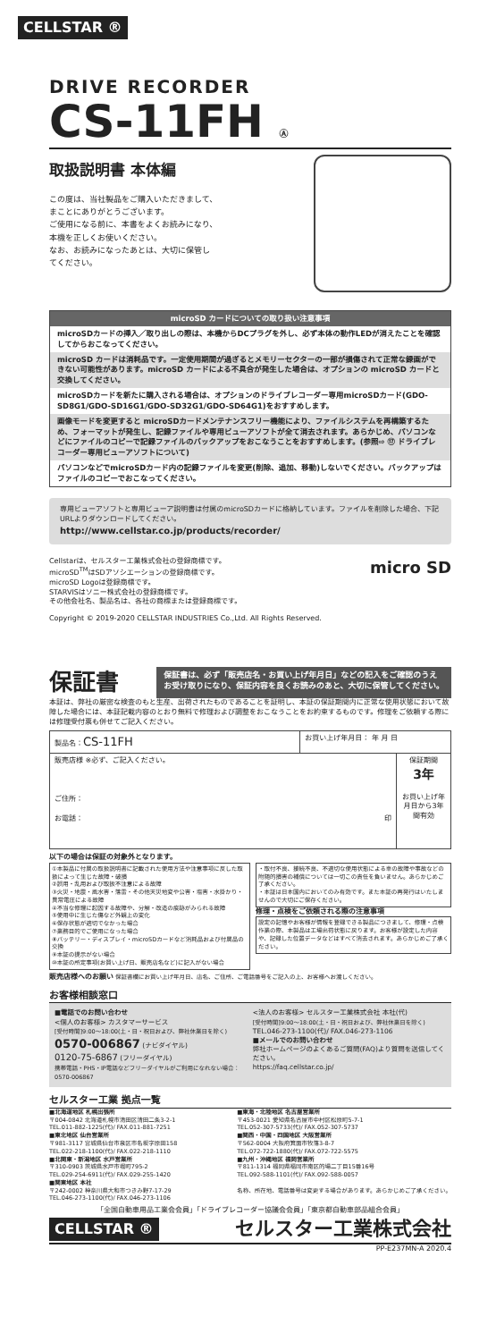CELLSTAR ®
DRIVE RECORDER
CS-11FH Ⓐ
取扱説明書 本体編
この度は、当社製品をご購入いただきまして、
まことにありがとうございます。
ご使用になる前に、本書をよくお読みになり、
本機を正しくお使いください。
なお、お読みになったあとは、大切に保管し
てください。
microSD カードについての取り扱い注意事項
microSDカードの挿入／取り出しの際は、本機からDCプラグを外し、必ず本体の動作LEDが消えたことを確認してからおこなってください。
microSD カードは消耗品です。一定使用期間が過ぎるとメモリーセクターの一部が損傷されて正常な録画ができない可能性があります。microSD カードによる不具合が発生した場合は、オプションの microSD カードと交換してください。
microSDカードを新たに購入される場合は、オプションのドライブレコーダー専用microSDカード(GDO-SD8G1/GDO-SD16G1/GDO-SD32G1/GDO-SD64G1)をおすすめします。
画像モードを変更すると microSDカードメンテナンスフリー機能により、ファイルシステムを再構築するため、フォーマットが発生し、記録ファイルや専用ビューアソフトが全て消去されます。あらかじめ、パソコンなどにファイルのコピーで記録ファイルのバックアップをおこなうことをおすすめします。(参照⇨ ⑰ ドライブレコーダー専用ビューアソフトについて)
パソコンなどでmicroSDカード内の記録ファイルを変更(削除、追加、移動)しないでください。バックアップはファイルのコピーでおこなってください。
専用ビューアソフトと専用ビューア説明書は付属のmicroSDカードに格納しています。ファイルを削除した場合、下記URLよりダウンロードしてください。
http://www.cellstar.co.jp/products/recorder/
Cellstarは、セルスター工業株式会社の登録商標です。
microSD<sup>TM</sup>はSDアソシエーションの登録商標です。
microSD Logoは登録商標です。
STARVISはソニー株式会社の登録商標です。
その他会社名、製品名は、各社の商標または登録商標です。
micro SD
Copyright © 2019-2020 CELLSTAR INDUSTRIES Co.,Ltd. All Rights Reserved.
保証書
保証書は、必ず「販売店名・お買い上げ年月日」などの記入をご確認のうえ
お受け取りになり、保証内容を良くお読みのあと、大切に保管してください。
本証は、弊社の厳密な検査のもと生産、出荷されたものであることを証明し、本証の保証期間内に正常な使用状態において故障した場合には、本証記載内容のとおり無料で修理および調整をおこなうことをお約束するものです。修理をご依頼する際には修理受付票も併せてご記入ください。
| 製品名： CS-11FH | お買い上げ年月日： 年 月 日 | |
| 販売店様 ※必ず、ご記入ください。 ご住所： お電話： 印 | | 保証期間 3年 お買い上げ年月日から3年間有効 |
以下の場合は保証の対象外となります。
①本製品に付属の取扱説明書に記載された使用方法や注意事項に反した取扱によって生じた故障・破損
②誤用・乱用および取扱不注意による故障
③火災・地震・風水害・落雷・その他天災地変や公害・塩害・水掛かり・異常電圧による故障
④不当な修理に起因する故障や、分解・改造の痕跡がみられる故障
⑤使用中に生じた傷など外観上の変化
⑥保存状態が適切でなかった場合
⑦業務目的でご使用になった場合
⑧バッテリー・ディスプレイ・microSDカードなど消耗品および付属品の交換
⑨本証の提示がない場合
⑩本証の所定事項(お買い上げ日、販売店名など)に記入がない場合
・取付不良、接続不良、不適切な使用状態による車の故障や事故などの附随的損害の補償については一切この責任を負いません。あらかじめご了承ください。
・本証は日本国内においてのみ有効です。また本証の再発行はいたしませんので大切にご保存ください。
修理・点検をご依頼される際の注意事項
設定の記憶やお客様が情報を登録できる製品につきまして、修理・点検作業の際、本製品は工場出荷状態に戻ります。お客様が設定した内容や、記録した位置データなどはすべて消去されます。あらかじめご了承ください。
販売店様へのお願い 保証書欄にお買い上げ年月日、店名、ご住所、ご電話番号をご記入の上、お客様へお渡しください。
お客様相談窓口
■電話でのお問い合わせ
<個人のお客様> カスタマーサービス
[受付時間]9:00〜18:00(土・日・祝日および、弊社休業日を除く)
0570-006867 (ナビダイヤル)
0120-75-6867 (フリーダイヤル)
携帯電話・PHS・IP電話などフリーダイヤルがご利用になれない場合：0570-006867
<法人のお客様> セルスター工業株式会社 本社(代)
[受付時間]9:00〜18:00(土・日・祝日および、弊社休業日を除く)
TEL.046-273-1100(代)/ FAX.046-273-1106
■メールでのお問い合わせ
弊社ホームページのよくあるご質問(FAQ)より質問を送信してください。
https://faq.cellstar.co.jp/
セルスター工業 拠点一覧
■北海道地区 札幌出張所
〒004-0842 北海道札幌市清田区清田二条3-2-1
TEL.011-882-1225(代)/ FAX.011-881-7251
■東北地区 仙台営業所
〒981-3117 宮城県仙台市泉区市名坂字原田158
TEL.022-218-1100(代)/ FAX.022-218-1110
■北関東・新潟地区 水戸営業所
〒310-0903 茨城県水戸市堀町795-2
TEL.029-254-6911(代)/ FAX.029-255-1420
■関東地区 本社
〒242-0002 神奈川県大和市つきみ野7-17-29
TEL.046-273-1100(代)/ FAX.046-273-1106
■東海・北陸地区 名古屋営業所
〒453-0021 愛知県名古屋市中村区松原町5-7-1
TEL.052-307-5733(代)/ FAX.052-307-5737
■関西・中国・四国地区 大阪営業所
〒562-0004 大阪府箕面市牧落3-8-7
TEL.072-722-1880(代)/ FAX.072-722-5575
■九州・沖縄地区 福岡営業所
〒811-1314 福岡県福岡市南区的場二丁目15番16号
TEL.092-588-1101(代)/ FAX.092-588-0057
名称、所在地、電話番号は変更する場合があります。あらかじめご了承ください。
「全国自動車用品工業会会員」「ドライブレコーダー協議会会員」「東京都自動車部品組合会員」
CELLSTAR ® セルスター工業株式会社
PP-E237MN-A 2020.4